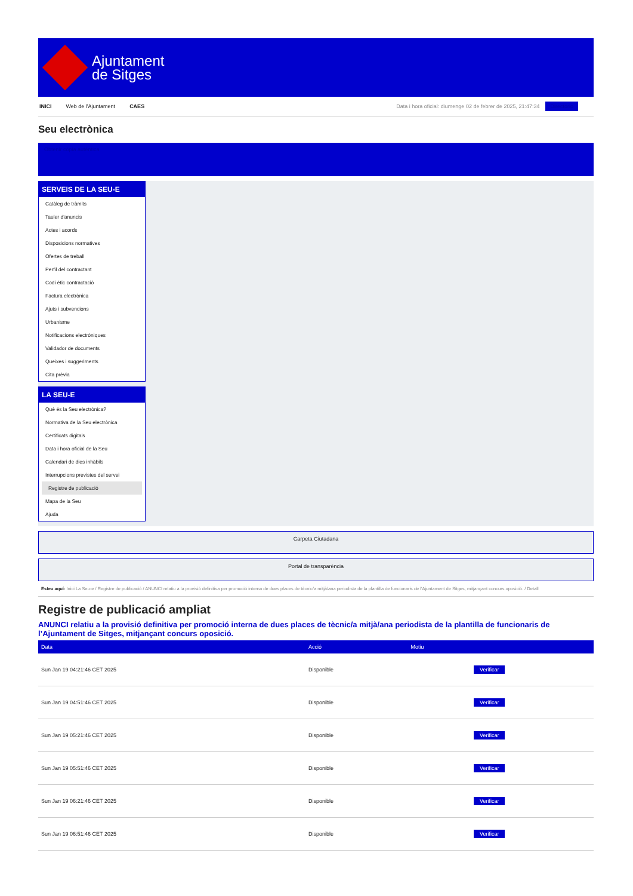Ajuntament
de Sitges
INICI Web de l'Ajuntament CAES Data i hora oficial: diumenge 02 de febrer de 2025, 21:47:34 Directorio
Seu electrònica
Obtenir còpia autèntica
SERVEIS DE LA SEU-E
Catàleg de tràmits
Tauler d'anuncis
Actes i acords
Disposicions normatives
Ofertes de treball
Perfil del contractant
Codi ètic contractació
Factura electrònica
Ajuts i subvencions
Urbanisme
Notificacions electròniques
Validador de documents
Queixes i suggeriments
Cita prèvia
LA SEU-E
Què és la Seu electrònica?
Normativa de la Seu electrònica
Certificats digitals
Data i hora oficial de la Seu
Calendari de dies inhàbils
Interrupcions previstes del servei
Registre de publicació
Mapa de la Seu
Ajuda
Carpeta Ciutadana
Portal de transparència
Esteu aquí: Inici La Seu-e / Registre de publicació / ANUNCI relatiu a la provisió definitiva per promoció interna de dues places de tècnic/a mitjà/ana periodista de la plantilla de funcionaris de l'Ajuntament de Sitges, mitjançant concurs oposició. / Detall
Registre de publicació ampliat
ANUNCI relatiu a la provisió definitiva per promoció interna de dues places de tècnic/a mitjà/ana periodista de la plantilla de funcionaris de l’Ajuntament de Sitges, mitjançant concurs oposició.
| Data | Acció | Motiu | |
| --- | --- | --- | --- |
| Sun Jan 19 04:21:46 CET 2025 | Disponible | | Verificar |
| Sun Jan 19 04:51:46 CET 2025 | Disponible | | Verificar |
| Sun Jan 19 05:21:46 CET 2025 | Disponible | | Verificar |
| Sun Jan 19 05:51:46 CET 2025 | Disponible | | Verificar |
| Sun Jan 19 06:21:46 CET 2025 | Disponible | | Verificar |
| Sun Jan 19 06:51:46 CET 2025 | Disponible | | Verificar |